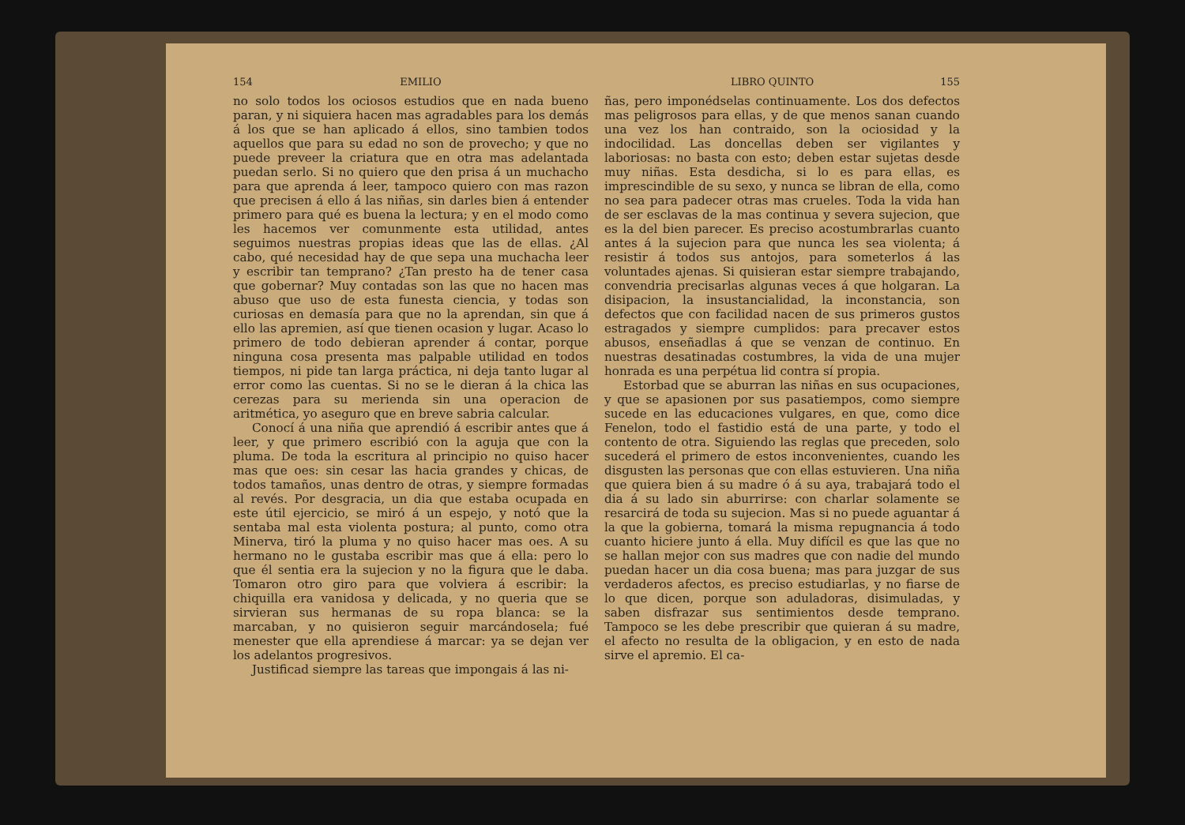154 EMILIO
no solo todos los ociosos estudios que en nada bueno paran, y ni siquiera hacen mas agradables para los demás á los que se han aplicado á ellos, sino tambien todos aquellos que para su edad no son de provecho; y que no puede preveer la criatura que en otra mas adelantada puedan serlo. Si no quiero que den prisa á un muchacho para que aprenda á leer, tampoco quiero con mas razon que precisen á ello á las niñas, sin darles bien á entender primero para qué es buena la lectura; y en el modo como les hacemos ver comunmente esta utilidad, antes seguimos nuestras propias ideas que las de ellas. ¿Al cabo, qué necesidad hay de que sepa una muchacha leer y escribir tan temprano? ¿Tan presto ha de tener casa que gobernar? Muy contadas son las que no hacen mas abuso que uso de esta funesta ciencia, y todas son curiosas en demasía para que no la aprendan, sin que á ello las apremien, así que tienen ocasion y lugar. Acaso lo primero de todo debieran aprender á contar, porque ninguna cosa presenta mas palpable utilidad en todos tiempos, ni pide tan larga práctica, ni deja tanto lugar al error como las cuentas. Si no se le dieran á la chica las cerezas para su merienda sin una operacion de aritmética, yo aseguro que en breve sabria calcular.
Conocí á una niña que aprendió á escribir antes que á leer, y que primero escribió con la aguja que con la pluma. De toda la escritura al principio no quiso hacer mas que oes: sin cesar las hacia grandes y chicas, de todos tamaños, unas dentro de otras, y siempre formadas al revés. Por desgracia, un dia que estaba ocupada en este útil ejercicio, se miró á un espejo, y notó que la sentaba mal esta violenta postura; al punto, como otra Minerva, tiró la pluma y no quiso hacer mas oes. A su hermano no le gustaba escribir mas que á ella: pero lo que él sentia era la sujecion y no la figura que le daba. Tomaron otro giro para que volviera á escribir: la chiquilla era vanidosa y delicada, y no queria que se sirvieran sus hermanas de su ropa blanca: se la marcaban, y no quisieron seguir marcándosela; fué menester que ella aprendiese á marcar: ya se dejan ver los adelantos progresivos.
Justificad siempre las tareas que impongais á las ni-
LIBRO QUINTO 155
ñas, pero imponédselas continuamente. Los dos defectos mas peligrosos para ellas, y de que menos sanan cuando una vez los han contraido, son la ociosidad y la indocilidad. Las doncellas deben ser vigilantes y laboriosas: no basta con esto; deben estar sujetas desde muy niñas. Esta desdicha, si lo es para ellas, es imprescindible de su sexo, y nunca se libran de ella, como no sea para padecer otras mas crueles. Toda la vida han de ser esclavas de la mas continua y severa sujecion, que es la del bien parecer. Es preciso acostumbrarlas cuanto antes á la sujecion para que nunca les sea violenta; á resistir á todos sus antojos, para someterlos á las voluntades ajenas. Si quisieran estar siempre trabajando, convendria precisarlas algunas veces á que holgaran. La disipacion, la insustancialidad, la inconstancia, son defectos que con facilidad nacen de sus primeros gustos estragados y siempre cumplidos: para precaver estos abusos, enseñadlas á que se venzan de continuo. En nuestras desatinadas costumbres, la vida de una mujer honrada es una perpétua lid contra sí propia.
Estorbad que se aburran las niñas en sus ocupaciones, y que se apasionen por sus pasatiempos, como siempre sucede en las educaciones vulgares, en que, como dice Fenelon, todo el fastidio está de una parte, y todo el contento de otra. Siguiendo las reglas que preceden, solo sucederá el primero de estos inconvenientes, cuando les disgusten las personas que con ellas estuvieren. Una niña que quiera bien á su madre ó á su aya, trabajará todo el dia á su lado sin aburrirse: con charlar solamente se resarcirá de toda su sujecion. Mas si no puede aguantar á la que la gobierna, tomará la misma repugnancia á todo cuanto hiciere junto á ella. Muy difícil es que las que no se hallan mejor con sus madres que con nadie del mundo puedan hacer un dia cosa buena; mas para juzgar de sus verdaderos afectos, es preciso estudiarlas, y no fiarse de lo que dicen, porque son aduladoras, disimuladas, y saben disfrazar sus sentimientos desde temprano. Tampoco se les debe prescribir que quieran á su madre, el afecto no resulta de la obligacion, y en esto de nada sirve el apremio. El ca-